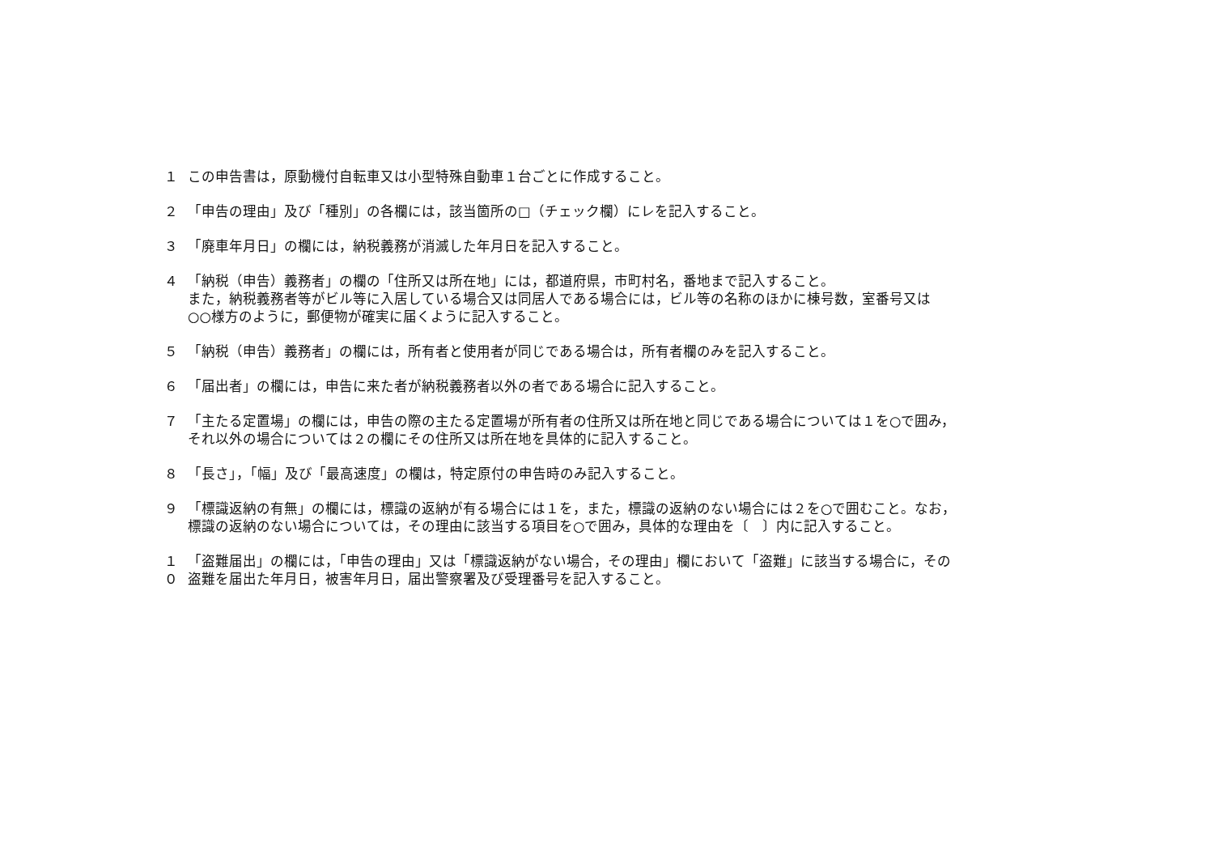１ この申告書は，原動機付自転車又は小型特殊自動車１台ごとに作成すること。
２ 「申告の理由」及び「種別」の各欄には，該当箇所の□（チェック欄）にレを記入すること。
３ 「廃車年月日」の欄には，納税義務が消滅した年月日を記入すること。
４ 「納税（申告）義務者」の欄の「住所又は所在地」には，都道府県，市町村名，番地まで記入すること。
また，納税義務者等がビル等に入居している場合又は同居人である場合には，ビル等の名称のほかに棟号数，室番号又は
○○様方のように，郵便物が確実に届くように記入すること。
５ 「納税（申告）義務者」の欄には，所有者と使用者が同じである場合は，所有者欄のみを記入すること。
６ 「届出者」の欄には，申告に来た者が納税義務者以外の者である場合に記入すること。
７ 「主たる定置場」の欄には，申告の際の主たる定置場が所有者の住所又は所在地と同じである場合については１を○で囲み，
それ以外の場合については２の欄にその住所又は所在地を具体的に記入すること。
８ 「長さ」，「幅」及び「最高速度」の欄は，特定原付の申告時のみ記入すること。
９ 「標識返納の有無」の欄には，標識の返納が有る場合には１を，また，標識の返納のない場合には２を○で囲むこと。なお，
標識の返納のない場合については，その理由に該当する項目を○で囲み，具体的な理由を〔　〕内に記入すること。
１０
「盗難届出」の欄には，「申告の理由」又は「標識返納がない場合，その理由」欄において「盗難」に該当する場合に，その
盗難を届出た年月日，被害年月日，届出警察署及び受理番号を記入すること。